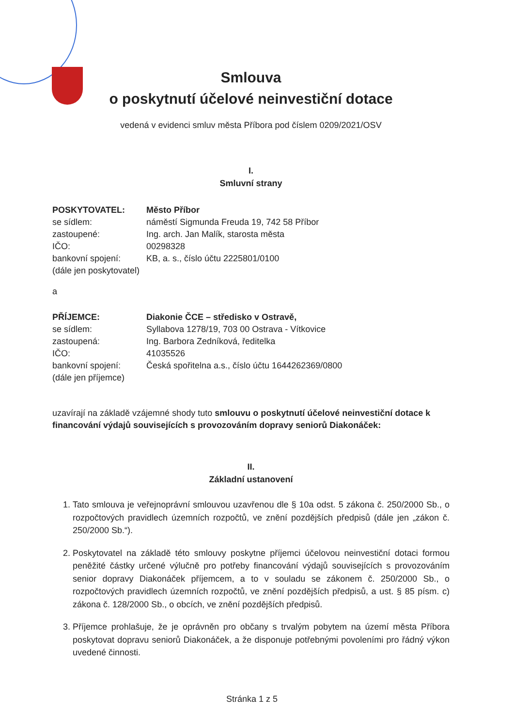Smlouva
o poskytnutí účelové neinvestiční dotace
vedená v evidenci smluv města Příbora pod číslem 0209/2021/OSV
I.
Smluvní strany
POSKYTOVATEL: Město Příbor se sídlem: náměstí Sigmunda Freuda 19, 742 58 Příbor zastoupené: Ing. arch. Jan Malík, starosta města IČO: 00298328 bankovní spojení: KB, a. s., číslo účtu 2225801/0100 (dále jen poskytovatel)
a
PŘÍJEMCE: Diakonie ČCE – středisko v Ostravě, se sídlem: Syllabova 1278/19, 703 00 Ostrava - Vítkovice zastoupená: Ing. Barbora Zedníková, ředitelka IČO: 41035526 bankovní spojení: Česká spořitelna a.s., číslo účtu 1644262369/0800 (dále jen příjemce)
uzavírají na základě vzájemné shody tuto smlouvu o poskytnutí účelové neinvestiční dotace k financování výdajů souvisejících s provozováním dopravy seniorů Diakonáček:
II.
Základní ustanovení
1. Tato smlouva je veřejnoprávní smlouvou uzavřenou dle § 10a odst. 5 zákona č. 250/2000 Sb., o rozpočtových pravidlech územních rozpočtů, ve znění pozdějších předpisů (dále jen „zákon č. 250/2000 Sb.“).
2. Poskytovatel na základě této smlouvy poskytne příjemci účelovou neinvestiční dotaci formou peněžité částky určené výlučně pro potřeby financování výdajů souvisejících s provozováním senior dopravy Diakonáček příjemcem, a to v souladu se zákonem č. 250/2000 Sb., o rozpočtových pravidlech územních rozpočtů, ve znění pozdějších předpisů, a ust. § 85 písm. c) zákona č. 128/2000 Sb., o obcích, ve znění pozdějších předpisů.
3. Příjemce prohlašuje, že je oprávněn pro občany s trvalým pobytem na území města Příbora poskytovat dopravu seniorů Diakonáček, a že disponuje potřebnými povoleními pro řádný výkon uvedené činnosti.
Stránka 1 z 5